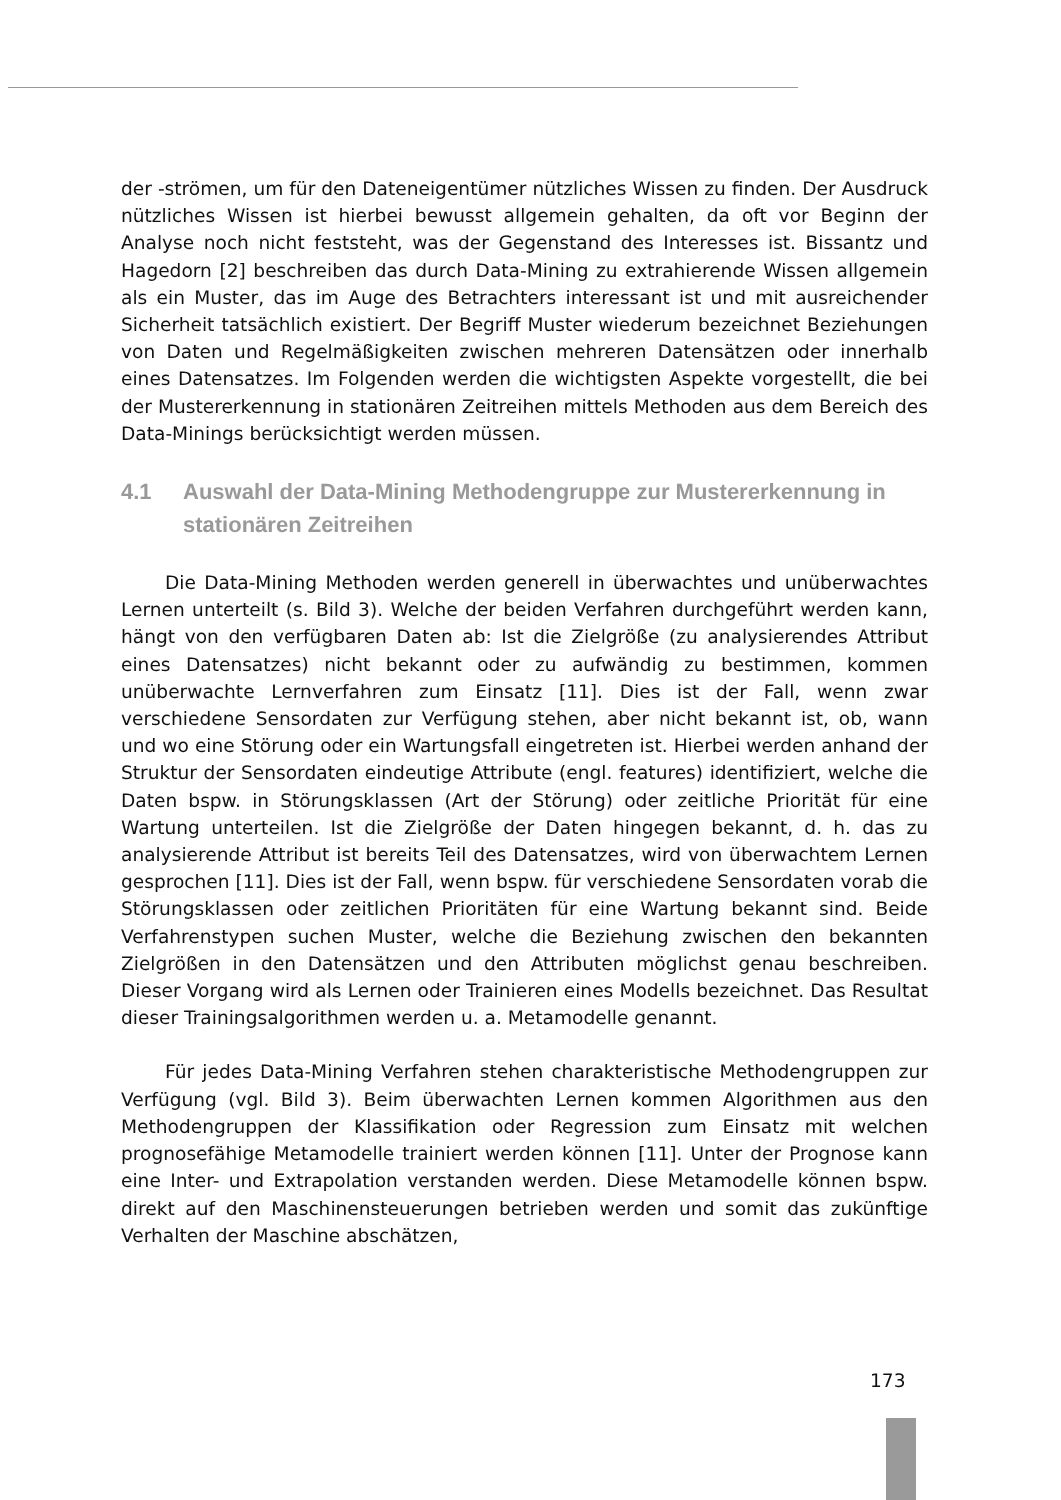der -strömen, um für den Dateneigentümer nützliches Wissen zu finden. Der Ausdruck nützliches Wissen ist hierbei bewusst allgemein gehalten, da oft vor Beginn der Analyse noch nicht feststeht, was der Gegenstand des Interesses ist. Bissantz und Hagedorn [2] beschreiben das durch Data-Mining zu extrahierende Wissen allgemein als ein Muster, das im Auge des Betrachters interessant ist und mit ausreichender Sicherheit tatsächlich existiert. Der Begriff Muster wiederum bezeichnet Beziehungen von Daten und Regelmäßigkeiten zwischen mehreren Datensätzen oder innerhalb eines Datensatzes. Im Folgenden werden die wichtigsten Aspekte vorgestellt, die bei der Mustererkennung in stationären Zeitreihen mittels Methoden aus dem Bereich des Data-Minings berücksichtigt werden müssen.
4.1 Auswahl der Data-Mining Methodengruppe zur Mustererkennung in stationären Zeitreihen
Die Data-Mining Methoden werden generell in überwachtes und unüberwachtes Lernen unterteilt (s. Bild 3). Welche der beiden Verfahren durchgeführt werden kann, hängt von den verfügbaren Daten ab: Ist die Zielgröße (zu analysierendes Attribut eines Datensatzes) nicht bekannt oder zu aufwändig zu bestimmen, kommen unüberwachte Lernverfahren zum Einsatz [11]. Dies ist der Fall, wenn zwar verschiedene Sensordaten zur Verfügung stehen, aber nicht bekannt ist, ob, wann und wo eine Störung oder ein Wartungsfall eingetreten ist. Hierbei werden anhand der Struktur der Sensordaten eindeutige Attribute (engl. features) identifiziert, welche die Daten bspw. in Störungsklassen (Art der Störung) oder zeitliche Priorität für eine Wartung unterteilen. Ist die Zielgröße der Daten hingegen bekannt, d. h. das zu analysierende Attribut ist bereits Teil des Datensatzes, wird von überwachtem Lernen gesprochen [11]. Dies ist der Fall, wenn bspw. für verschiedene Sensordaten vorab die Störungsklassen oder zeitlichen Prioritäten für eine Wartung bekannt sind. Beide Verfahrenstypen suchen Muster, welche die Beziehung zwischen den bekannten Zielgrößen in den Datensätzen und den Attributen möglichst genau beschreiben. Dieser Vorgang wird als Lernen oder Trainieren eines Modells bezeichnet. Das Resultat dieser Trainingsalgorithmen werden u. a. Metamodelle genannt.
Für jedes Data-Mining Verfahren stehen charakteristische Methodengruppen zur Verfügung (vgl. Bild 3). Beim überwachten Lernen kommen Algorithmen aus den Methodengruppen der Klassifikation oder Regression zum Einsatz mit welchen prognosefähige Metamodelle trainiert werden können [11]. Unter der Prognose kann eine Inter- und Extrapolation verstanden werden. Diese Metamodelle können bspw. direkt auf den Maschinensteuerungen betrieben werden und somit das zukünftige Verhalten der Maschine abschätzen,
173